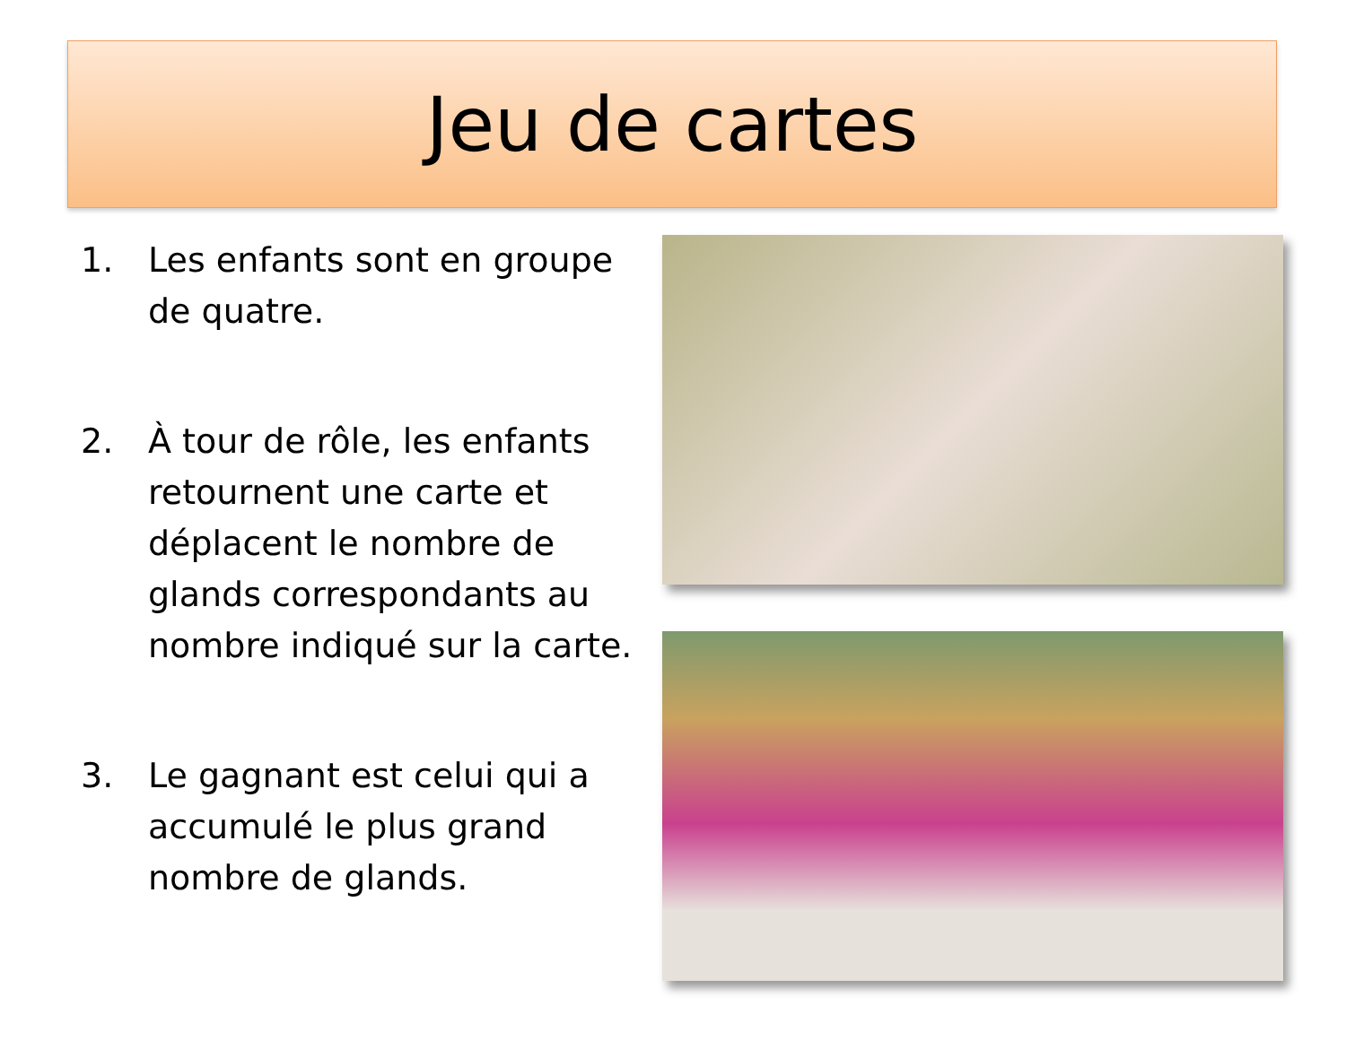Jeu de cartes
1. Les enfants sont en groupe de quatre.
2. À tour de rôle, les enfants retournent une carte et déplacent le nombre de glands correspondants au nombre indiqué sur la carte.
3. Le gagnant est celui qui a accumulé le plus grand nombre de glands.